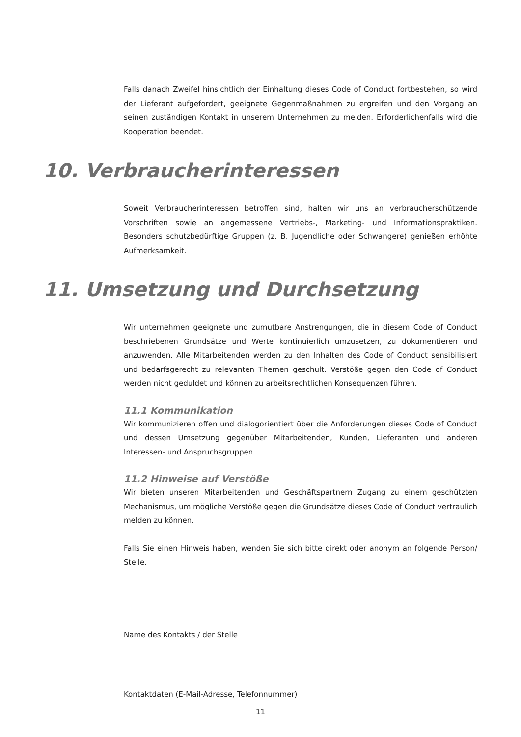Falls danach Zweifel hinsichtlich der Einhaltung dieses Code of Conduct fortbestehen, so wird der Lieferant aufgefordert, geeignete Gegenmaßnahmen zu ergreifen und den Vorgang an seinen zuständigen Kontakt in unserem Unternehmen zu melden. Erforderlichenfalls wird die Kooperation beendet.
10. Verbraucherinteressen
Soweit Verbraucherinteressen betroffen sind, halten wir uns an verbraucherschützende Vorschriften sowie an angemessene Vertriebs-, Marketing- und Informationspraktiken. Besonders schutzbedürftige Gruppen (z. B. Jugendliche oder Schwangere) genießen erhöhte Aufmerksamkeit.
11. Umsetzung und Durchsetzung
Wir unternehmen geeignete und zumutbare Anstrengungen, die in diesem Code of Conduct beschriebenen Grundsätze und Werte kontinuierlich umzusetzen, zu dokumentieren und anzuwenden. Alle Mitarbeitenden werden zu den Inhalten des Code of Conduct sensibilisiert und bedarfsgerecht zu relevanten Themen geschult. Verstöße gegen den Code of Conduct werden nicht geduldet und können zu arbeitsrechtlichen Konsequenzen führen.
11.1 Kommunikation
Wir kommunizieren offen und dialogorientiert über die Anforderungen dieses Code of Conduct und dessen Umsetzung gegenüber Mitarbeitenden, Kunden, Lieferanten und anderen Interessen- und Anspruchsgruppen.
11.2 Hinweise auf Verstöße
Wir bieten unseren Mitarbeitenden und Geschäftspartnern Zugang zu einem geschützten Mechanismus, um mögliche Verstöße gegen die Grundsätze dieses Code of Conduct vertraulich melden zu können.
Falls Sie einen Hinweis haben, wenden Sie sich bitte direkt oder anonym an folgende Person/ Stelle.
Name des Kontakts / der Stelle
Kontaktdaten (E-Mail-Adresse, Telefonnummer)
11